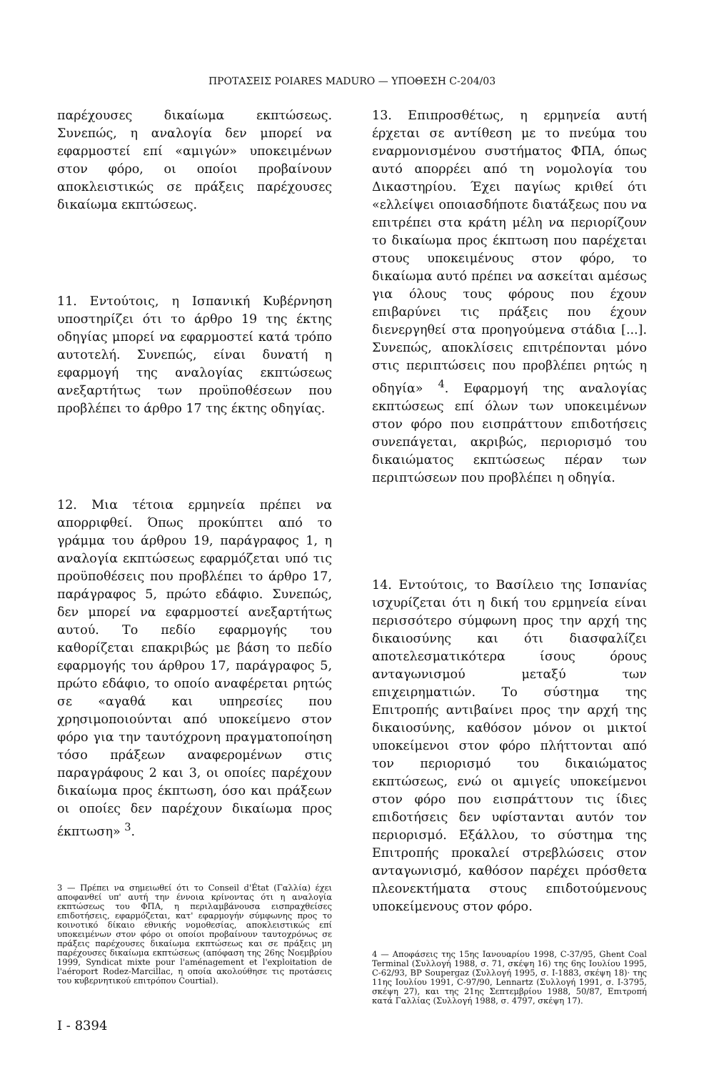ΠΡΟΤΑΣΕΙΣ POIARES MADURO — ΥΠΟΘΕΣΗ C-204/03
παρέχουσες δικαίωμα εκπτώσεως. Συνεπώς, η αναλογία δεν μπορεί να εφαρμοστεί επί «αμιγών» υποκειμένων στον φόρο, οι οποίοι προβαίνουν αποκλειστικώς σε πράξεις παρέχουσες δικαίωμα εκπτώσεως.
11. Εντούτοις, η Ισπανική Κυβέρνηση υποστηρίζει ότι το άρθρο 19 της έκτης οδηγίας μπορεί να εφαρμοστεί κατά τρόπο αυτοτελή. Συνεπώς, είναι δυνατή η εφαρμογή της αναλογίας εκπτώσεως ανεξαρτήτως των προϋποθέσεων που προβλέπει το άρθρο 17 της έκτης οδηγίας.
12. Μια τέτοια ερμηνεία πρέπει να απορριφθεί. Όπως προκύπτει από το γράμμα του άρθρου 19, παράγραφος 1, η αναλογία εκπτώσεως εφαρμόζεται υπό τις προϋποθέσεις που προβλέπει το άρθρο 17, παράγραφος 5, πρώτο εδάφιο. Συνεπώς, δεν μπορεί να εφαρμοστεί ανεξαρτήτως αυτού. Το πεδίο εφαρμογής του καθορίζεται επακριβώς με βάση το πεδίο εφαρμογής του άρθρου 17, παράγραφος 5, πρώτο εδάφιο, το οποίο αναφέρεται ρητώς σε «αγαθά και υπηρεσίες που χρησιμοποιούνται από υποκείμενο στον φόρο για την ταυτόχρονη πραγματοποίηση τόσο πράξεων αναφερομένων στις παραγράφους 2 και 3, οι οποίες παρέχουν δικαίωμα προς έκπτωση, όσο και πράξεων οι οποίες δεν παρέχουν δικαίωμα προς έκπτωση» <sup>3</sup>.
3 — Πρέπει να σημειωθεί ότι το Conseil d'État (Γαλλία) έχει αποφανθεί υπ' αυτή την έννοια κρίνοντας ότι η αναλογία εκπτώσεως του ΦΠΑ, η περιλαμβάνουσα εισπραχθείσες επιδοτήσεις, εφαρμόζεται, κατ' εφαρμογήν σύμφωνης προς το κοινοτικό δίκαιο εθνικής νομοθεσίας, αποκλειστικώς επί υποκειμένων στον φόρο οι οποίοι προβαίνουν ταυτοχρόνως σε πράξεις παρέχουσες δικαίωμα εκπτώσεως και σε πράξεις μη παρέχουσες δικαίωμα εκπτώσεως (απόφαση της 26ης Νοεμβρίου 1999, Syndicat mixte pour l'aménagement et l'exploitation de l'aéroport Rodez-Marcillac, η οποία ακολούθησε τις προτάσεις του κυβερνητικού επιτρόπου Courtial).
I - 8394
13. Επιπροσθέτως, η ερμηνεία αυτή έρχεται σε αντίθεση με το πνεύμα του εναρμονισμένου συστήματος ΦΠΑ, όπως αυτό απορρέει από τη νομολογία του Δικαστηρίου. Έχει παγίως κριθεί ότι «ελλείψει οποιασδήποτε διατάξεως που να επιτρέπει στα κράτη μέλη να περιορίζουν το δικαίωμα προς έκπτωση που παρέχεται στους υποκειμένους στον φόρο, το δικαίωμα αυτό πρέπει να ασκείται αμέσως για όλους τους φόρους που έχουν επιβαρύνει τις πράξεις που έχουν διενεργηθεί στα προηγούμενα στάδια [...]. Συνεπώς, αποκλίσεις επιτρέπονται μόνο στις περιπτώσεις που προβλέπει ρητώς η οδηγία» <sup>4</sup>. Εφαρμογή της αναλογίας εκπτώσεως επί όλων των υποκειμένων στον φόρο που εισπράττουν επιδοτήσεις συνεπάγεται, ακριβώς, περιορισμό του δικαιώματος εκπτώσεως πέραν των περιπτώσεων που προβλέπει η οδηγία.
14. Εντούτοις, το Βασίλειο της Ισπανίας ισχυρίζεται ότι η δική του ερμηνεία είναι περισσότερο σύμφωνη προς την αρχή της δικαιοσύνης και ότι διασφαλίζει αποτελεσματικότερα ίσους όρους ανταγωνισμού μεταξύ των επιχειρηματιών. Το σύστημα της Επιτροπής αντιβαίνει προς την αρχή της δικαιοσύνης, καθόσον μόνον οι μικτοί υποκείμενοι στον φόρο πλήττονται από τον περιορισμό του δικαιώματος εκπτώσεως, ενώ οι αμιγείς υποκείμενοι στον φόρο που εισπράττουν τις ίδιες επιδοτήσεις δεν υφίστανται αυτόν τον περιορισμό. Εξάλλου, το σύστημα της Επιτροπής προκαλεί στρεβλώσεις στον ανταγωνισμό, καθόσον παρέχει πρόσθετα πλεονεκτήματα στους επιδοτούμενους υποκείμενους στον φόρο.
4 — Αποφάσεις της 15ης Ιανουαρίου 1998, C-37/95, Ghent Coal Terminal (Συλλογή 1988, σ. 71, σκέψη 16) της 6ης Ιουλίου 1995, C-62/93, BP Soupergaz (Συλλογή 1995, σ. I-1883, σκέψη 18)· της 11ης Ιουλίου 1991, C-97/90, Lennartz (Συλλογή 1991, σ. I-3795, σκέψη 27), και της 21ης Σεπτεμβρίου 1988, 50/87, Επιτροπή κατά Γαλλίας (Συλλογή 1988, σ. 4797, σκέψη 17).